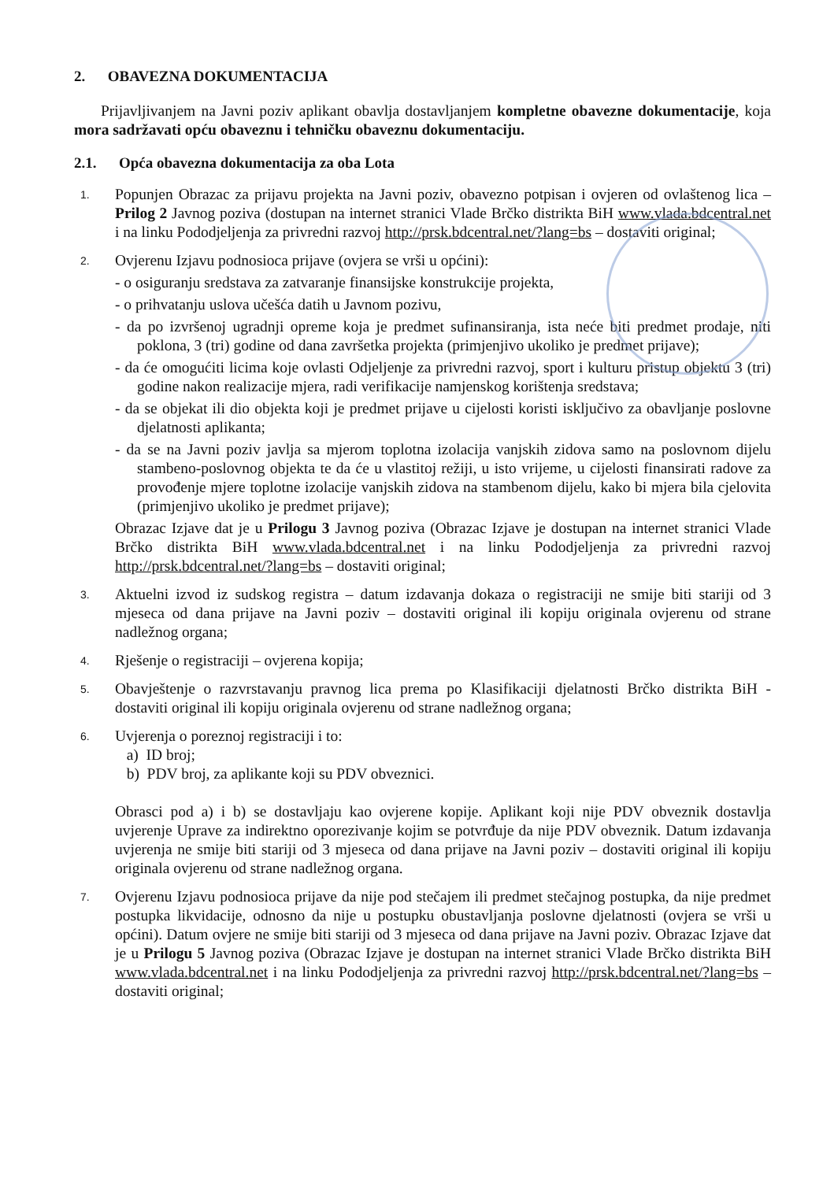2. OBAVEZNA DOKUMENTACIJA
Prijavljivanjem na Javni poziv aplikant obavlja dostavljanjem kompletne obavezne dokumentacije, koja mora sadržavati opću obaveznu i tehničku obaveznu dokumentaciju.
2.1. Opća obavezna dokumentacija za oba Lota
1.
Popunjen Obrazac za prijavu projekta na Javni poziv, obavezno potpisan i ovjeren od ovlaštenog lica – Prilog 2 Javnog poziva (dostupan na internet stranici Vlade Brčko distrikta BiH www.vlada.bdcentral.net i na linku Pododjeljenja za privredni razvoj http://prsk.bdcentral.net/?lang=bs – dostaviti original;
2.
Ovjerenu Izjavu podnosioca prijave (ovjera se vrši u općini):
- o osiguranju sredstava za zatvaranje finansijske konstrukcije projekta,
- o prihvatanju uslova učešća datih u Javnom pozivu,
- da po izvršenoj ugradnji opreme koja je predmet sufinansiranja, ista neće biti predmet prodaje, niti poklona, 3 (tri) godine od dana završetka projekta (primjenjivo ukoliko je predmet prijave);
- da će omogućiti licima koje ovlasti Odjeljenje za privredni razvoj, sport i kulturu pristup objektu 3 (tri) godine nakon realizacije mjera, radi verifikacije namjenskog korištenja sredstava;
- da se objekat ili dio objekta koji je predmet prijave u cijelosti koristi isključivo za obavljanje poslovne djelatnosti aplikanta;
- da se na Javni poziv javlja sa mjerom toplotna izolacija vanjskih zidova samo na poslovnom dijelu stambeno-poslovnog objekta te da će u vlastitoj režiji, u isto vrijeme, u cijelosti finansirati radove za provođenje mjere toplotne izolacije vanjskih zidova na stambenom dijelu, kako bi mjera bila cjelovita (primjenjivo ukoliko je predmet prijave);
Obrazac Izjave dat je u Prilogu 3 Javnog poziva (Obrazac Izjave je dostupan na internet stranici Vlade Brčko distrikta BiH www.vlada.bdcentral.net i na linku Pododjeljenja za privredni razvoj http://prsk.bdcentral.net/?lang=bs – dostaviti original;
3.
Aktuelni izvod iz sudskog registra – datum izdavanja dokaza o registraciji ne smije biti stariji od 3 mjeseca od dana prijave na Javni poziv – dostaviti original ili kopiju originala ovjerenu od strane nadležnog organa;
4.
Rješenje o registraciji – ovjerena kopija;
5.
Obavještenje o razvrstavanju pravnog lica prema po Klasifikaciji djelatnosti Brčko distrikta BiH - dostaviti original ili kopiju originala ovjerenu od strane nadležnog organa;
6.
Uvjerenja o poreznoj registraciji i to:
a) ID broj;
b) PDV broj, za aplikante koji su PDV obveznici.
Obrasci pod a) i b) se dostavljaju kao ovjerene kopije. Aplikant koji nije PDV obveznik dostavlja uvjerenje Uprave za indirektno oporezivanje kojim se potvrđuje da nije PDV obveznik. Datum izdavanja uvjerenja ne smije biti stariji od 3 mjeseca od dana prijave na Javni poziv – dostaviti original ili kopiju originala ovjerenu od strane nadležnog organa.
7.
Ovjerenu Izjavu podnosioca prijave da nije pod stečajem ili predmet stečajnog postupka, da nije predmet postupka likvidacije, odnosno da nije u postupku obustavljanja poslovne djelatnosti (ovjera se vrši u općini). Datum ovjere ne smije biti stariji od 3 mjeseca od dana prijave na Javni poziv. Obrazac Izjave dat je u Prilogu 5 Javnog poziva (Obrazac Izjave je dostupan na internet stranici Vlade Brčko distrikta BiH www.vlada.bdcentral.net i na linku Pododjeljenja za privredni razvoj http://prsk.bdcentral.net/?lang=bs – dostaviti original;